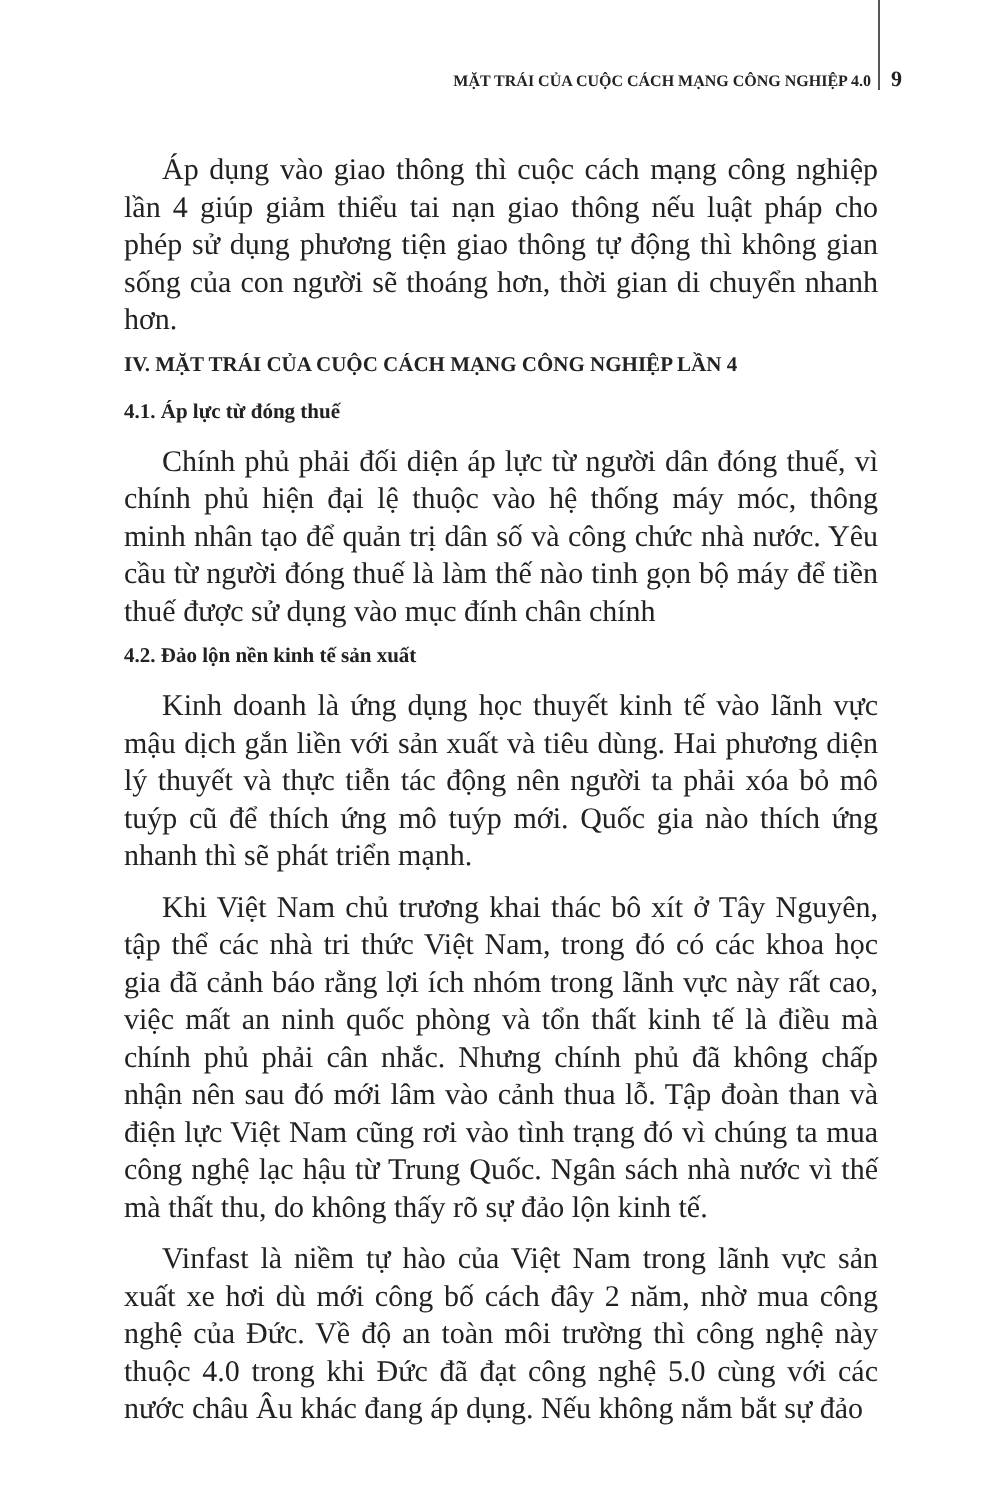MẶT TRÁI CỦA CUỘC CÁCH MẠNG CÔNG NGHIỆP 4.0 9
Áp dụng vào giao thông thì cuộc cách mạng công nghiệp lần 4 giúp giảm thiểu tai nạn giao thông nếu luật pháp cho phép sử dụng phương tiện giao thông tự động thì không gian sống của con người sẽ thoáng hơn, thời gian di chuyển nhanh hơn.
IV. MẶT TRÁI CỦA CUỘC CÁCH MẠNG CÔNG NGHIỆP LẦN 4
4.1. Áp lực từ đóng thuế
Chính phủ phải đối diện áp lực từ người dân đóng thuế, vì chính phủ hiện đại lệ thuộc vào hệ thống máy móc, thông minh nhân tạo để quản trị dân số và công chức nhà nước. Yêu cầu từ người đóng thuế là làm thế nào tinh gọn bộ máy để tiền thuế được sử dụng vào mục đính chân chính
4.2. Đảo lộn nền kinh tế sản xuất
Kinh doanh là ứng dụng học thuyết kinh tế vào lãnh vực mậu dịch gắn liền với sản xuất và tiêu dùng. Hai phương diện lý thuyết và thực tiễn tác động nên người ta phải xóa bỏ mô tuýp cũ để thích ứng mô tuýp mới. Quốc gia nào thích ứng nhanh thì sẽ phát triển mạnh.
Khi Việt Nam chủ trương khai thác bô xít ở Tây Nguyên, tập thể các nhà tri thức Việt Nam, trong đó có các khoa học gia đã cảnh báo rằng lợi ích nhóm trong lãnh vực này rất cao, việc mất an ninh quốc phòng và tổn thất kinh tế là điều mà chính phủ phải cân nhắc. Nhưng chính phủ đã không chấp nhận nên sau đó mới lâm vào cảnh thua lỗ. Tập đoàn than và điện lực Việt Nam cũng rơi vào tình trạng đó vì chúng ta mua công nghệ lạc hậu từ Trung Quốc. Ngân sách nhà nước vì thế mà thất thu, do không thấy rõ sự đảo lộn kinh tế.
Vinfast là niềm tự hào của Việt Nam trong lãnh vực sản xuất xe hơi dù mới công bố cách đây 2 năm, nhờ mua công nghệ của Đức. Về độ an toàn môi trường thì công nghệ này thuộc 4.0 trong khi Đức đã đạt công nghệ 5.0 cùng với các nước châu Âu khác đang áp dụng. Nếu không nắm bắt sự đảo